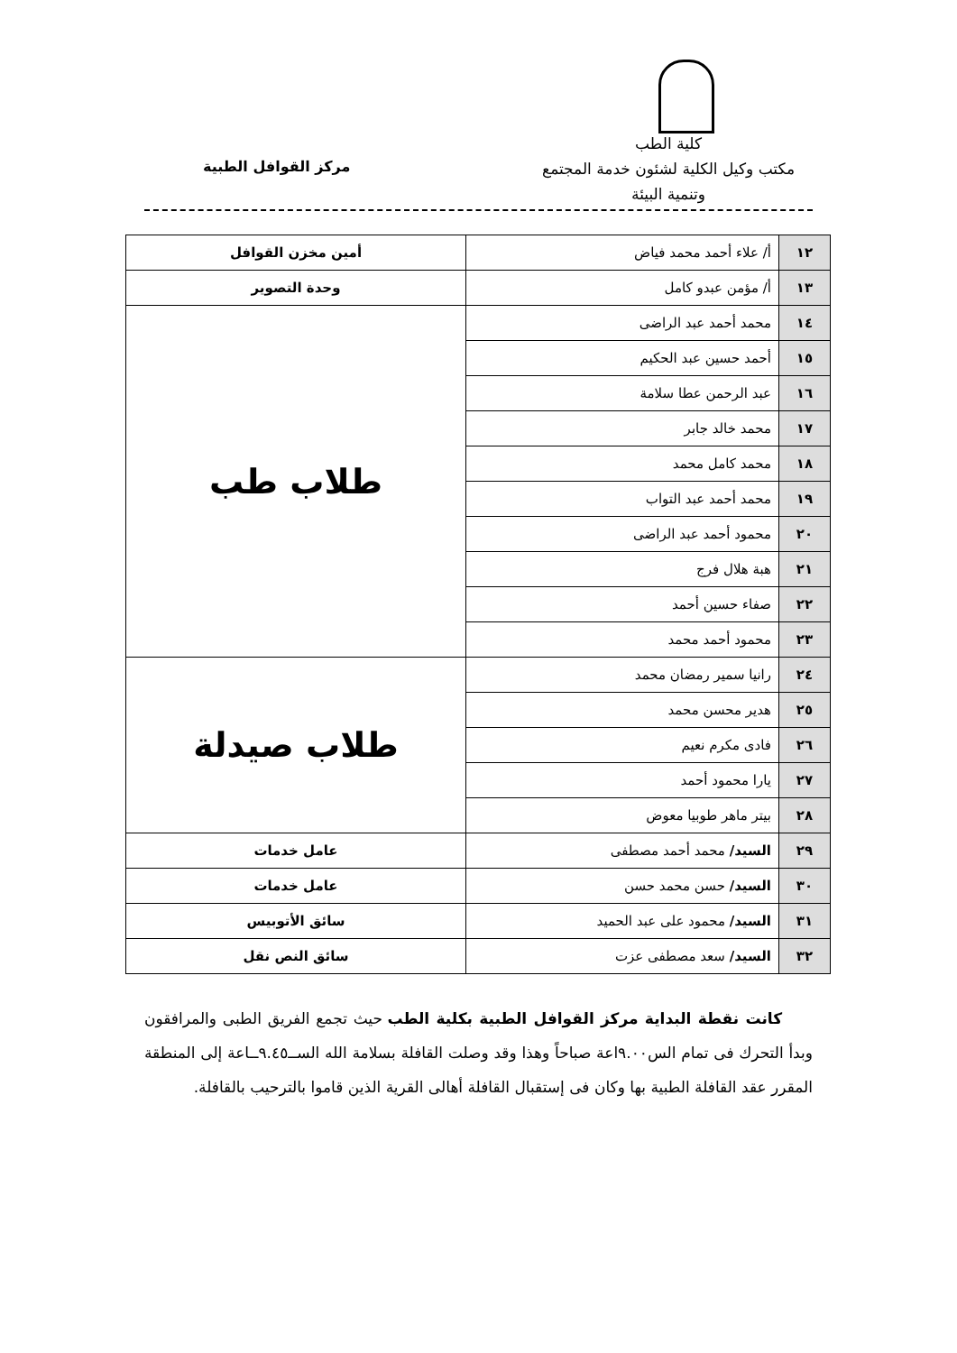كلية الطب
مكتب وكيل الكلية لشئون خدمة المجتمع
وتنمية البيئة
مركز القوافل الطبية
| ١٢ | أ/ علاء أحمد محمد فياض | أمين مخزن القوافل |
| ١٣ | أ/ مؤمن عبدو كامل | وحدة التصوير |
| ١٤ | محمد أحمد عبد الراضى | طلاب طب |
| ١٥ | أحمد حسين عبد الحكيم | |
| ١٦ | عبد الرحمن عطا سلامة | |
| ١٧ | محمد خالد جابر | |
| ١٨ | محمد كامل محمد | |
| ١٩ | محمد أحمد عبد التواب | |
| ٢٠ | محمود أحمد عبد الراضى | |
| ٢١ | هبة هلال فرج | |
| ٢٢ | صفاء حسين أحمد | |
| ٢٣ | محمود أحمد محمد | |
| ٢٤ | رانيا سمير رمضان محمد | طلاب صيدلة |
| ٢٥ | هدير محسن محمد | |
| ٢٦ | فادى مكرم نعيم | |
| ٢٧ | يارا محمود أحمد | |
| ٢٨ | بيتر ماهر طوبيا معوض | |
| ٢٩ | السيد/ محمد أحمد مصطفى | عامل خدمات |
| ٣٠ | السيد/ حسن محمد حسن | عامل خدمات |
| ٣١ | السيد/ محمود على عبد الحميد | سائق الأتوبيس |
| ٣٢ | السيد/ سعد مصطفى عزت | سائق النص نقل |
كانت نقطة البداية مركز القوافل الطبية بكلية الطب حيث تجمع الفريق الطبى والمرافقون وبدأ التحرك فى تمام الس٩.٠٠اعة صباحاً وهذا وقد وصلت القافلة بسلامة الله الســ٩.٤٥ــاعة إلى المنطقة المقرر عقد القافلة الطبية بها وكان فى إستقبال القافلة أهالى القرية الذين قاموا بالترحيب بالقافلة.